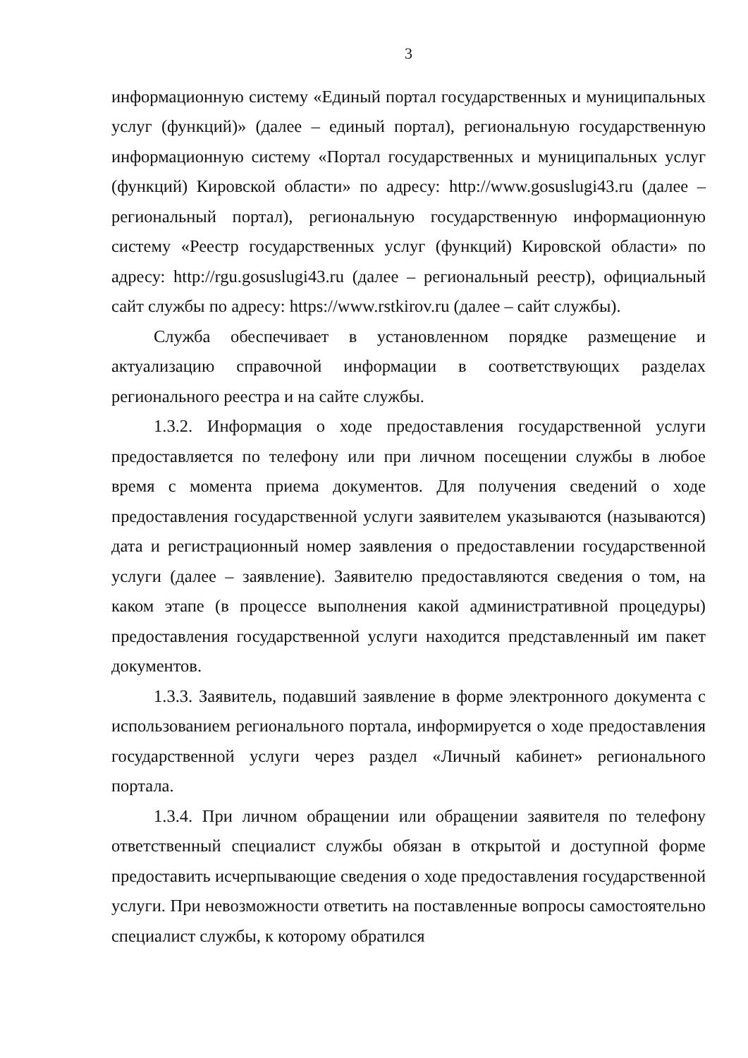3
информационную систему «Единый портал государственных и муниципальных услуг (функций)» (далее – единый портал), региональную государственную информационную систему «Портал государственных и муниципальных услуг (функций) Кировской области» по адресу: http://www.gosuslugi43.ru (далее – региональный портал), региональную государственную информационную систему «Реестр государственных услуг (функций) Кировской области» по адресу: http://rgu.gosuslugi43.ru (далее – региональный реестр), официальный сайт службы по адресу: https://www.rstkirov.ru (далее – сайт службы).
Служба обеспечивает в установленном порядке размещение и актуализацию справочной информации в соответствующих разделах регионального реестра и на сайте службы.
1.3.2. Информация о ходе предоставления государственной услуги предоставляется по телефону или при личном посещении службы в любое время с момента приема документов. Для получения сведений о ходе предоставления государственной услуги заявителем указываются (называются) дата и регистрационный номер заявления о предоставлении государственной услуги (далее – заявление). Заявителю предоставляются сведения о том, на каком этапе (в процессе выполнения какой административной процедуры) предоставления государственной услуги находится представленный им пакет документов.
1.3.3. Заявитель, подавший заявление в форме электронного документа с использованием регионального портала, информируется о ходе предоставления государственной услуги через раздел «Личный кабинет» регионального портала.
1.3.4. При личном обращении или обращении заявителя по телефону ответственный специалист службы обязан в открытой и доступной форме предоставить исчерпывающие сведения о ходе предоставления государственной услуги. При невозможности ответить на поставленные вопросы самостоятельно специалист службы, к которому обратился